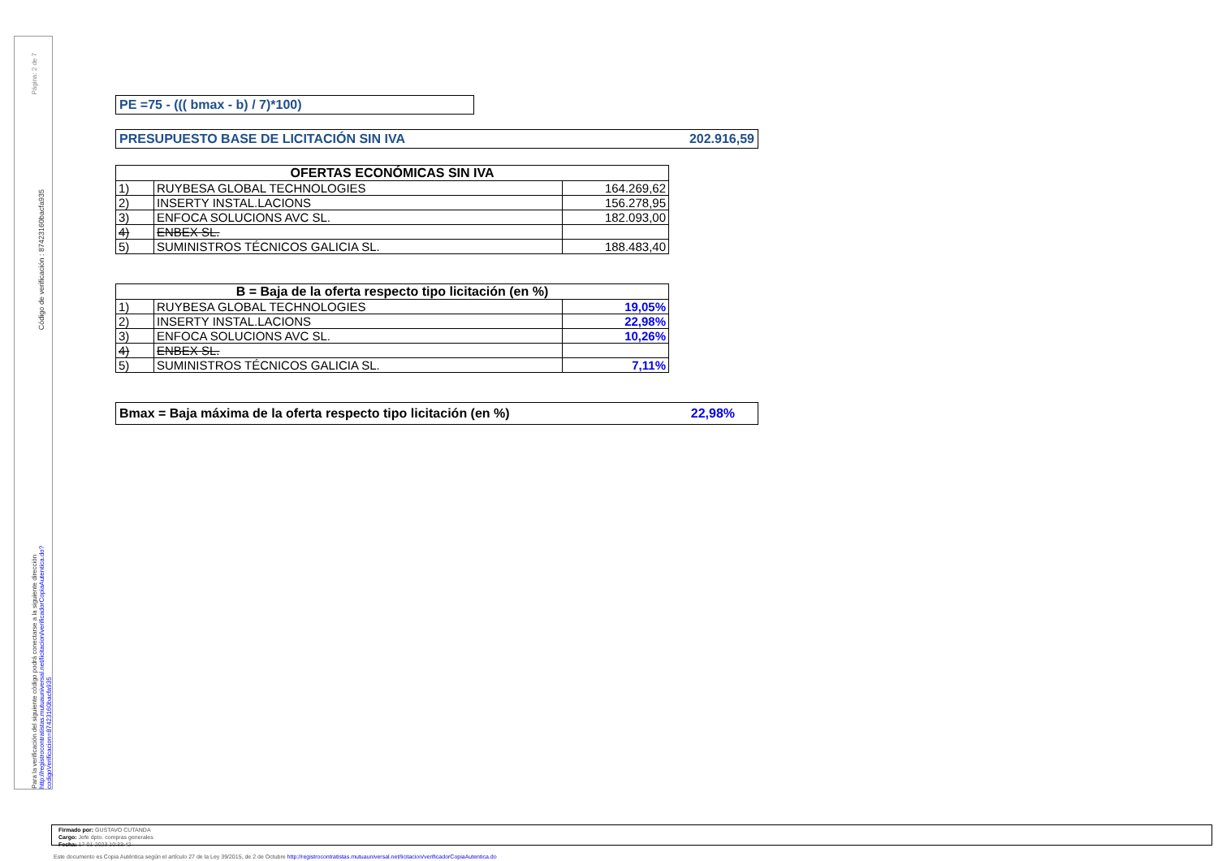Página: 2 de 7
Código de verificación : 87423160bacfa935
Para la verificación del siguiente código podrá conectarse a la siguiente dirección http://registrocontratistas.mutuauniversal.net/licitacion/verificadorCopiaAutentica.do?codigoVerificacion=87423160bacfa935
PE =75 - ((( bmax - b) / 7)*100)
PRESUPUESTO BASE DE LICITACIÓN SIN IVA 202.916,59
| OFERTAS ECONÓMICAS SIN IVA | | |
| --- | --- | --- |
| 1) | RUYBESA GLOBAL TECHNOLOGIES | 164.269,62 |
| 2) | INSERTY INSTAL.LACIONS | 156.278,95 |
| 3) | ENFOCA SOLUCIONS AVC SL. | 182.093,00 |
| 4) | ENBEX SL. | |
| 5) | SUMINISTROS TÉCNICOS GALICIA SL. | 188.483,40 |
| B = Baja de la oferta respecto tipo licitación (en %) | | |
| --- | --- | --- |
| 1) | RUYBESA GLOBAL TECHNOLOGIES | 19,05% |
| 2) | INSERTY INSTAL.LACIONS | 22,98% |
| 3) | ENFOCA SOLUCIONS AVC SL. | 10,26% |
| 4) | ENBEX SL. | |
| 5) | SUMINISTROS TÉCNICOS GALICIA SL. | 7,11% |
Bmax = Baja máxima de la oferta respecto tipo licitación (en %) 22,98%
Firmado por: GUSTAVO CUTANDA
Cargo: Jefe dpto. compras generales
Fecha: 17-01-2023 10:33:42
Este documento es Copia Auténtica según el artículo 27 de la Ley 39/2015, de 2 de Octubre http://registrocontratistas.mutuauniversal.net/licitacion/verificadorCopiaAutentica.do